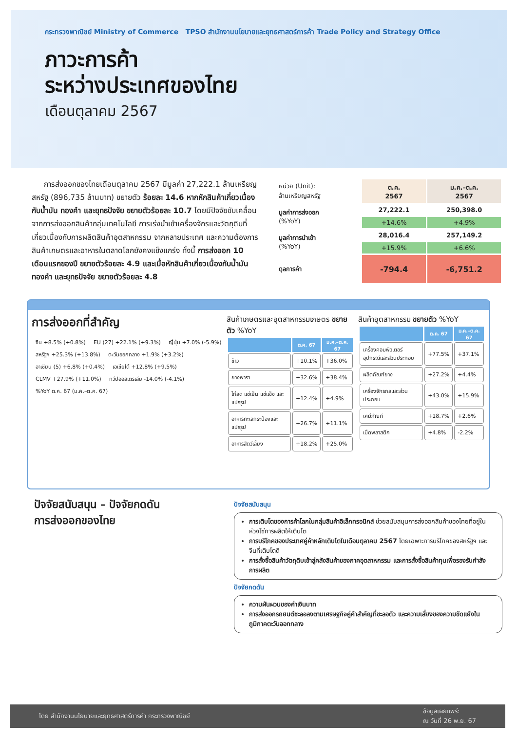กระทรวงพาณิชย์ Ministry of Commerce TPSO สำนักงานนโยบายและยุทธศาสตร์การค้า Trade Policy and Strategy Office
ภาวะการค้า
ระหว่างประเทศของไทย
เดือนตุลาคม 2567
การส่งออกของไทยเดือนตุลาคม 2567 มีมูลค่า 27,222.1 ล้านเหรียญสหรัฐ (896,735 ล้านบาท) ขยายตัว ร้อยละ 14.6 หากหักสินค้าเกี่ยวเนื่องกับน้ำมัน ทองคำ และยุทธปัจจัย ขยายตัวร้อยละ 10.7 โดยมีปัจจัยขับเคลื่อนจากการส่งออกสินค้ากลุ่มเทคโนโลยี การเร่งนำเข้าเครื่องจักรและวัตถุดิบที่เกี่ยวเนื่องกับการผลิตสินค้าอุตสาหกรรม จากหลายประเทศ และความต้องการสินค้าเกษตรและอาหารในตลาดโลกยังคงแข็งแกร่ง ทั้งนี้ การส่งออก 10 เดือนแรกของปี ขยายตัวร้อยละ 4.9 และเมื่อหักสินค้าเกี่ยวเนื่องกับน้ำมัน ทองคำ และยุทธปัจจัย ขยายตัวร้อยละ 4.8
| หน่วย (Unit): ล้านเหรียญสหรัฐ | ต.ค. 2567 | ม.ค.–ต.ค. 2567 |
| --- | --- | --- |
| มูลค่าการส่งออก (%YoY) | 27,222.1 | 250,398.0 |
| | +14.6% | +4.9% |
| มูลค่าการนำเข้า (%YoY) | 28,016.4 | 257,149.2 |
| | +15.9% | +6.6% |
| ดุลการค้า | -794.4 | -6,751.2 |
การส่งออกที่สำคัญ
จีน +8.5% (+0.8%) EU (27) +22.1% (+9.3%) ญี่ปุ่น +7.0% (-5.9%) สหรัฐฯ +25.3% (+13.8%) ตะวันออกกลาง +1.9% (+3.2%) อาเซียน (5) +6.8% (+0.4%) เอเชียใต้ +12.8% (+9.5%) CLMV +27.9% (+11.0%) ทวีปออสเตรเลีย -14.0% (-4.1%)
%YoY ต.ค. 67 (ม.ค.–ต.ค. 67)
สินค้าเกษตรและอุตสาหกรรมเกษตร ขยายตัว %YoY
| | ต.ค. 67 | ม.ค.–ต.ค. 67 |
| --- | --- | --- |
| ข้าว | +10.1% | +36.0% |
| ยางพารา | +32.6% | +38.4% |
| ไก่สด แช่เย็น แช่แข็ง และแปรรูป | +12.4% | +4.9% |
| อาหารทะเลกระป๋องและแปรรูป | +26.7% | +11.1% |
| อาหารสัตว์เลี้ยง | +18.2% | +25.0% |
สินค้าอุตสาหกรรม ขยายตัว %YoY
| | ต.ค. 67 | ม.ค.–ต.ค. 67 |
| --- | --- | --- |
| เครื่องคอมพิวเตอร์ อุปกรณ์และส่วนประกอบ | +77.5% | +37.1% |
| ผลิตภัณฑ์ยาง | +27.2% | +4.4% |
| เครื่องจักรกลและส่วนประกอบ | +43.0% | +15.9% |
| เคมีภัณฑ์ | +18.7% | +2.6% |
| เม็ดพลาสติก | +4.8% | -2.2% |
ปัจจัยสนับสนุน – ปัจจัยกดดัน
การส่งออกของไทย
ปัจจัยสนับสนุน
การเติบโตของการค้าโลกในกลุ่มสินค้าอิเล็กทรอนิกส์ ช่วยสนับสนุนการส่งออกสินค้าของไทยที่อยู่ในห่วงโซ่การผลิตให้เติบโต
การบริโภคของประเทศคู่ค้าหลักเติบโตในเดือนตุลาคม 2567 โดยเฉพาะการบริโภคของสหรัฐฯ และจีนที่เติบโตดี
การสั่งซื้อสินค้าวัตถุดิบเข้าสู่คลังสินค้าของภาคอุตสาหกรรม และการสั่งซื้อสินค้าทุนเพื่อรองรับกำลังการผลิต
ปัจจัยกดดัน
ความผันผวนของค่าเงินบาท
การส่งออกรถยนต์ชะลอลงตามเศรษฐกิจคู่ค้าสำคัญที่ชะลอตัว และความเสี่ยงของความขัดแย้งในภูมิภาคตะวันออกกลาง
โดย สำนักงานนโยบายและยุทธศาสตร์การค้า กระทรวงพาณิชย์ ข้อมูลเผยแพร่:
ณ วันที่ 26 พ.ย. 67